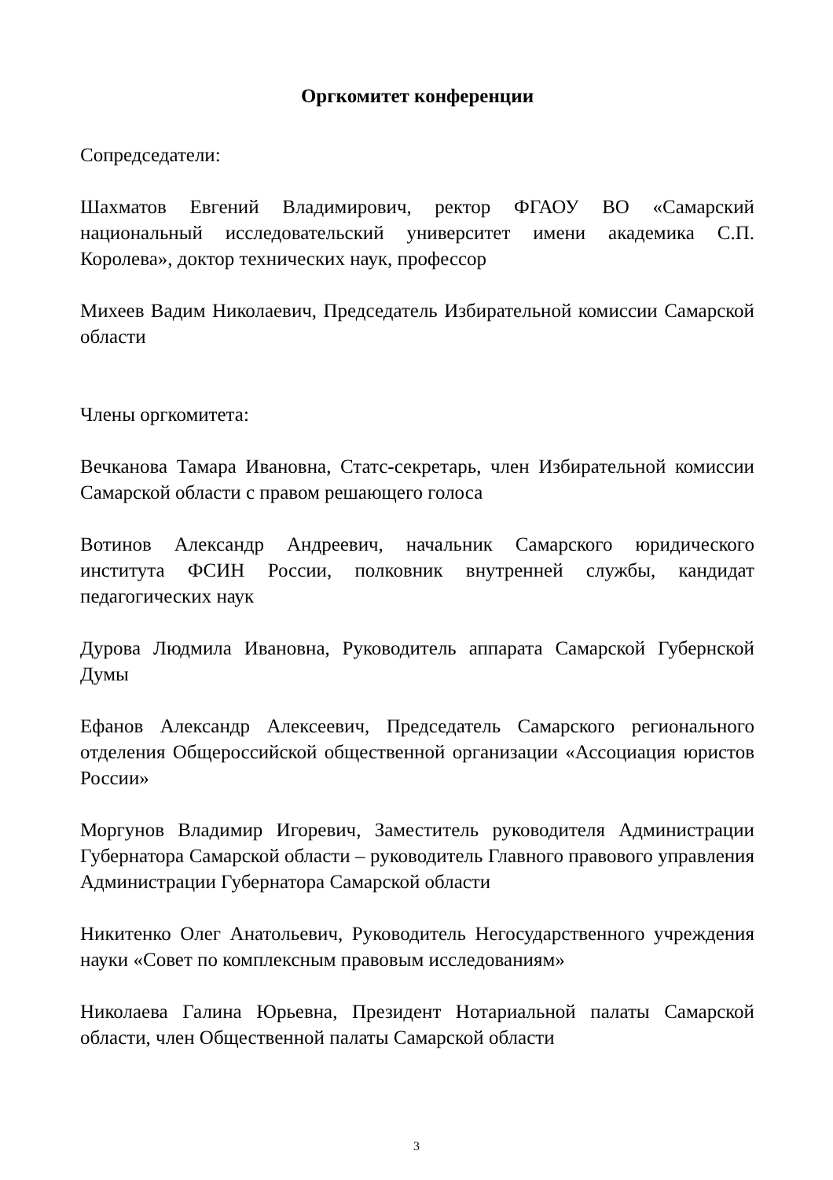Оргкомитет конференции
Сопредседатели:
Шахматов Евгений Владимирович, ректор ФГАОУ ВО «Самарский национальный исследовательский университет имени академика С.П. Королева», доктор технических наук, профессор
Михеев Вадим Николаевич, Председатель Избирательной комиссии Самарской области
Члены оргкомитета:
Вечканова Тамара Ивановна, Статс-секретарь, член Избирательной комиссии Самарской области с правом решающего голоса
Вотинов Александр Андреевич, начальник Самарского юридического института ФСИН России, полковник внутренней службы, кандидат педагогических наук
Дурова Людмила Ивановна, Руководитель аппарата Самарской Губернской Думы
Ефанов Александр Алексеевич, Председатель Самарского регионального отделения Общероссийской общественной организации «Ассоциация юристов России»
Моргунов Владимир Игоревич, Заместитель руководителя Администрации Губернатора Самарской области – руководитель Главного правового управления Администрации Губернатора Самарской области
Никитенко Олег Анатольевич, Руководитель Негосударственного учреждения науки «Совет по комплексным правовым исследованиям»
Николаева Галина Юрьевна, Президент Нотариальной палаты Самарской области, член Общественной палаты Самарской области
3